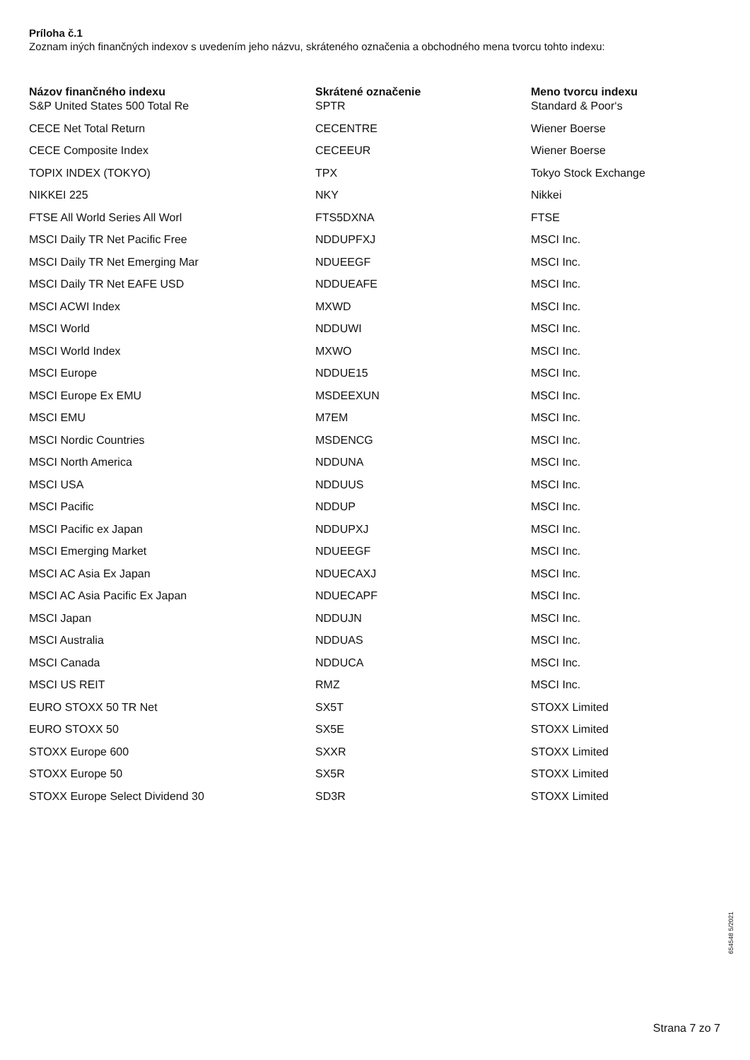Príloha č.1
Zoznam iných finančných indexov s uvedením jeho názvu, skráteného označenia a obchodného mena tvorcu tohto indexu:
| Názov finančného indexu | Skrátené označenie | Meno tvorcu indexu |
| --- | --- | --- |
| S&P United States 500 Total Re | SPTR | Standard & Poor‘s |
| CECE Net Total Return | CECENTRE | Wiener Boerse |
| CECE Composite Index | CECEEUR | Wiener Boerse |
| TOPIX INDEX (TOKYO) | TPX | Tokyo Stock Exchange |
| NIKKEI 225 | NKY | Nikkei |
| FTSE All World Series All Worl | FTS5DXNA | FTSE |
| MSCI Daily TR Net Pacific Free | NDDUPFXJ | MSCI Inc. |
| MSCI Daily TR Net Emerging Mar | NDUEEGF | MSCI Inc. |
| MSCI Daily TR Net EAFE USD | NDDUEAFE | MSCI Inc. |
| MSCI ACWI Index | MXWD | MSCI Inc. |
| MSCI World | NDDUWI | MSCI Inc. |
| MSCI World Index | MXWO | MSCI Inc. |
| MSCI Europe | NDDUE15 | MSCI Inc. |
| MSCI Europe Ex EMU | MSDEEXUN | MSCI Inc. |
| MSCI EMU | M7EM | MSCI Inc. |
| MSCI Nordic Countries | MSDENCG | MSCI Inc. |
| MSCI North America | NDDUNA | MSCI Inc. |
| MSCI USA | NDDUUS | MSCI Inc. |
| MSCI Pacific | NDDUP | MSCI Inc. |
| MSCI Pacific ex Japan | NDDUPXJ | MSCI Inc. |
| MSCI Emerging Market | NDUEEGF | MSCI Inc. |
| MSCI AC Asia Ex Japan | NDUECAXJ | MSCI Inc. |
| MSCI AC Asia Pacific Ex Japan | NDUECAPF | MSCI Inc. |
| MSCI Japan | NDDUJN | MSCI Inc. |
| MSCI Australia | NDDUAS | MSCI Inc. |
| MSCI Canada | NDDUCA | MSCI Inc. |
| MSCI US REIT | RMZ | MSCI Inc. |
| EURO STOXX 50 TR Net | SX5T | STOXX Limited |
| EURO STOXX 50 | SX5E | STOXX Limited |
| STOXX Europe 600 | SXXR | STOXX Limited |
| STOXX Europe 50 | SX5R | STOXX Limited |
| STOXX Europe Select Dividend 30 | SD3R | STOXX Limited |
654548 5/2021
Strana 7 zo 7